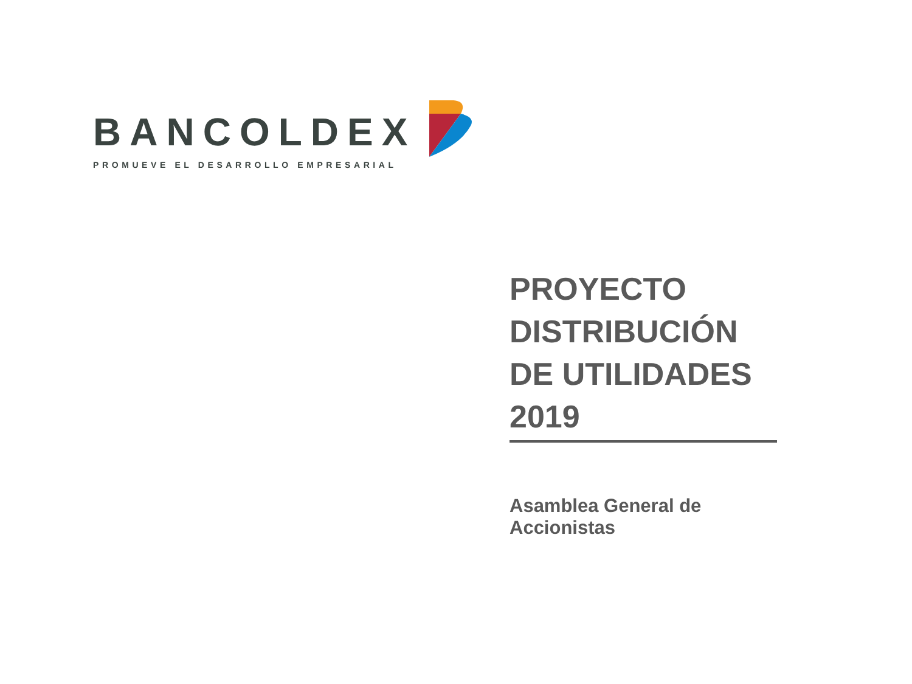BANCOLDEX
PROMUEVE EL DESARROLLO EMPRESARIAL
PROYECTO DISTRIBUCIÓN DE UTILIDADES 2019
Asamblea General de Accionistas